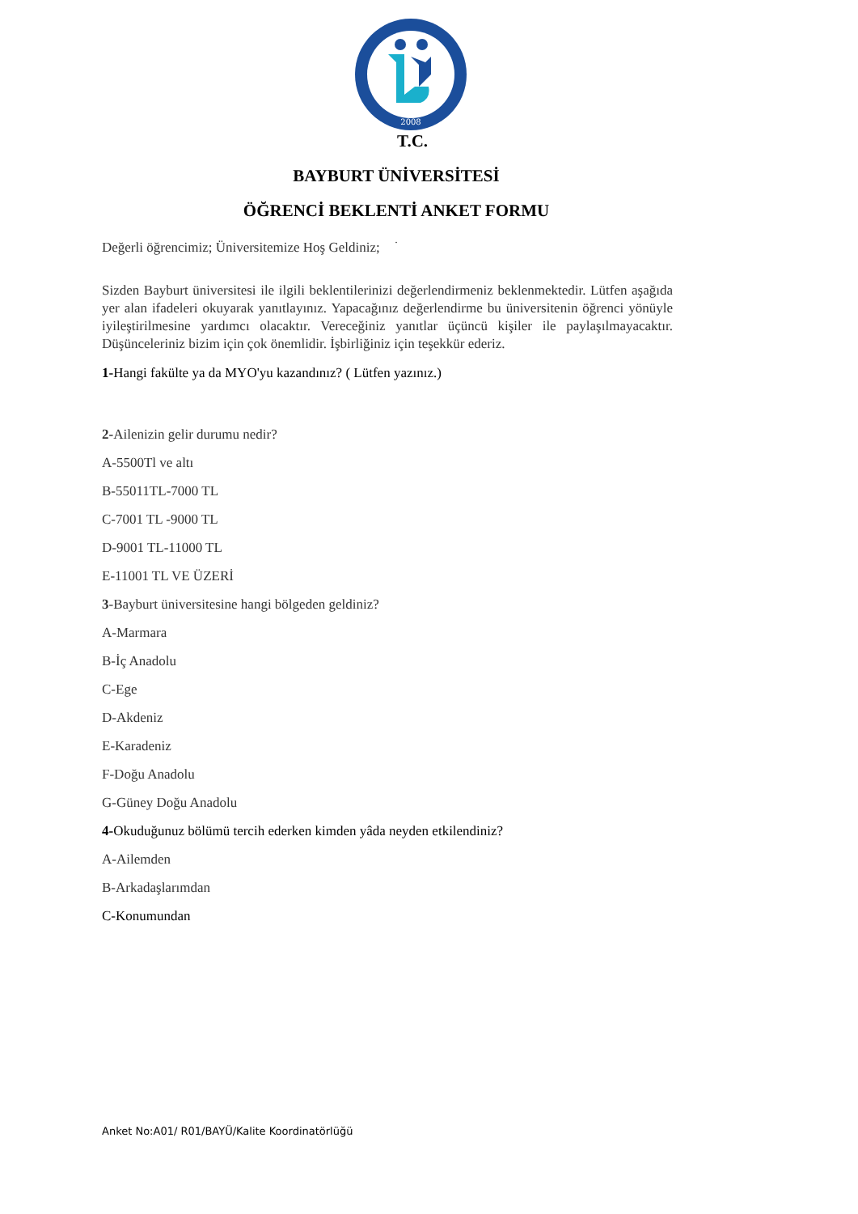2008
T.C.
BAYBURT ÜNİVERSİTESİ
ÖĞRENCİ BEKLENTİ ANKET FORMU
.
Değerli öğrencimiz; Üniversitemize Hoş Geldiniz;
Sizden Bayburt üniversitesi ile ilgili beklentilerinizi değerlendirmeniz beklenmektedir. Lütfen aşağıda yer alan ifadeleri okuyarak yanıtlayınız. Yapacağınız değerlendirme bu üniversitenin öğrenci yönüyle iyileştirilmesine yardımcı olacaktır. Vereceğiniz yanıtlar üçüncü kişiler ile paylaşılmayacaktır. Düşünceleriniz bizim için çok önemlidir. İşbirliğiniz için teşekkür ederiz.
1-Hangi fakülte ya da MYO'yu kazandınız? ( Lütfen yazınız.)
2-Ailenizin gelir durumu nedir?
A-5500Tl ve altı
B-55011TL-7000 TL
C-7001 TL -9000 TL
D-9001 TL-11000 TL
E-11001 TL VE ÜZERİ
3-Bayburt üniversitesine hangi bölgeden geldiniz?
A-Marmara
B-İç Anadolu
C-Ege
D-Akdeniz
E-Karadeniz
F-Doğu Anadolu
G-Güney Doğu Anadolu
4-Okuduğunuz bölümü tercih ederken kimden yâda neyden etkilendiniz?
A-Ailemden
B-Arkadaşlarımdan
C-Konumundan
Anket No:A01/ R01/BAYÜ/Kalite Koordinatörlüğü